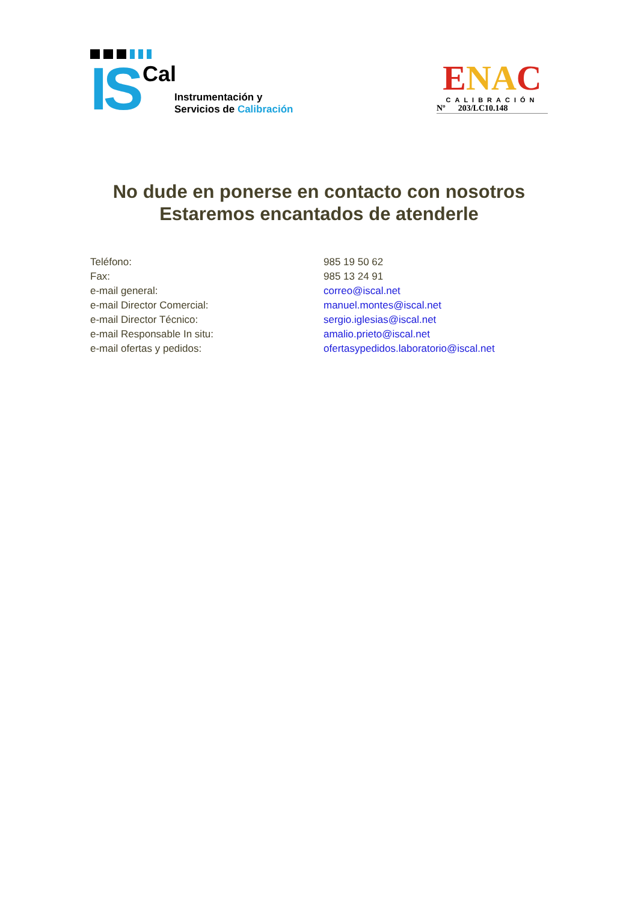IS Cal
Instrumentación y
Servicios de Calibración
ENAC
CALIBRACIÓN
Nº 203/LC10.148
No dude en ponerse en contacto con nosotros
Estaremos encantados de atenderle
| Teléfono: | 985 19 50 62 |
| Fax: | 985 13 24 91 |
| e-mail general: | correo@iscal.net |
| e-mail Director Comercial: | manuel.montes@iscal.net |
| e-mail Director Técnico: | sergio.iglesias@iscal.net |
| e-mail Responsable In situ: | amalio.prieto@iscal.net |
| e-mail ofertas y pedidos: | ofertasypedidos.laboratorio@iscal.net |